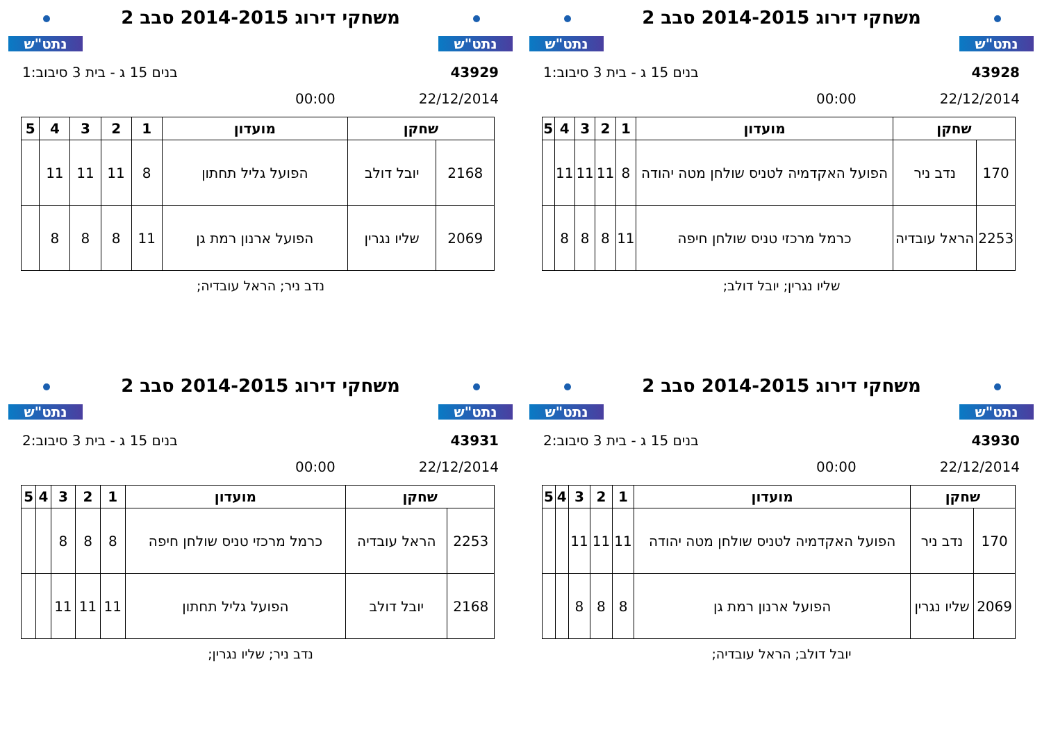נתט"ש
משחקי דירוג 2014-2015 סבב 2
נתט"ש
43928 בנים 15 ג - בית 3 סיבוב:1
22/12/2014 00:00
| שחקן | | מועדון | 1 | 2 | 3 | 4 | 5 |
| --- | --- | --- | --- | --- | --- | --- | --- |
| 170 | נדב ניר | הפועל האקדמיה לטניס שולחן מטה יהודה | 8 | 11 | 11 | 11 | |
| 2253 | הראל עובדיה | כרמל מרכזי טניס שולחן חיפה | 11 | 8 | 8 | 8 | |
שליו נגרין; יובל דולב;
נתט"ש
משחקי דירוג 2014-2015 סבב 2
נתט"ש
43929 בנים 15 ג - בית 3 סיבוב:1
22/12/2014 00:00
| שחקן | | מועדון | 1 | 2 | 3 | 4 | 5 |
| --- | --- | --- | --- | --- | --- | --- | --- |
| 2168 | יובל דולב | הפועל גליל תחתון | 8 | 11 | 11 | 11 | |
| 2069 | שליו נגרין | הפועל ארנון רמת גן | 11 | 8 | 8 | 8 | |
נדב ניר; הראל עובדיה;
נתט"ש
משחקי דירוג 2014-2015 סבב 2
נתט"ש
43930 בנים 15 ג - בית 3 סיבוב:2
22/12/2014 00:00
| שחקן | | מועדון | 1 | 2 | 3 | 4 | 5 |
| --- | --- | --- | --- | --- | --- | --- | --- |
| 170 | נדב ניר | הפועל האקדמיה לטניס שולחן מטה יהודה | 11 | 11 | 11 | | |
| 2069 | שליו נגרין | הפועל ארנון רמת גן | 8 | 8 | 8 | | |
יובל דולב; הראל עובדיה;
נתט"ש
משחקי דירוג 2014-2015 סבב 2
נתט"ש
43931 בנים 15 ג - בית 3 סיבוב:2
22/12/2014 00:00
| שחקן | | מועדון | 1 | 2 | 3 | 4 | 5 |
| --- | --- | --- | --- | --- | --- | --- | --- |
| 2253 | הראל עובדיה | כרמל מרכזי טניס שולחן חיפה | 8 | 8 | 8 | | |
| 2168 | יובל דולב | הפועל גליל תחתון | 11 | 11 | 11 | | |
נדב ניר; שליו נגרין;